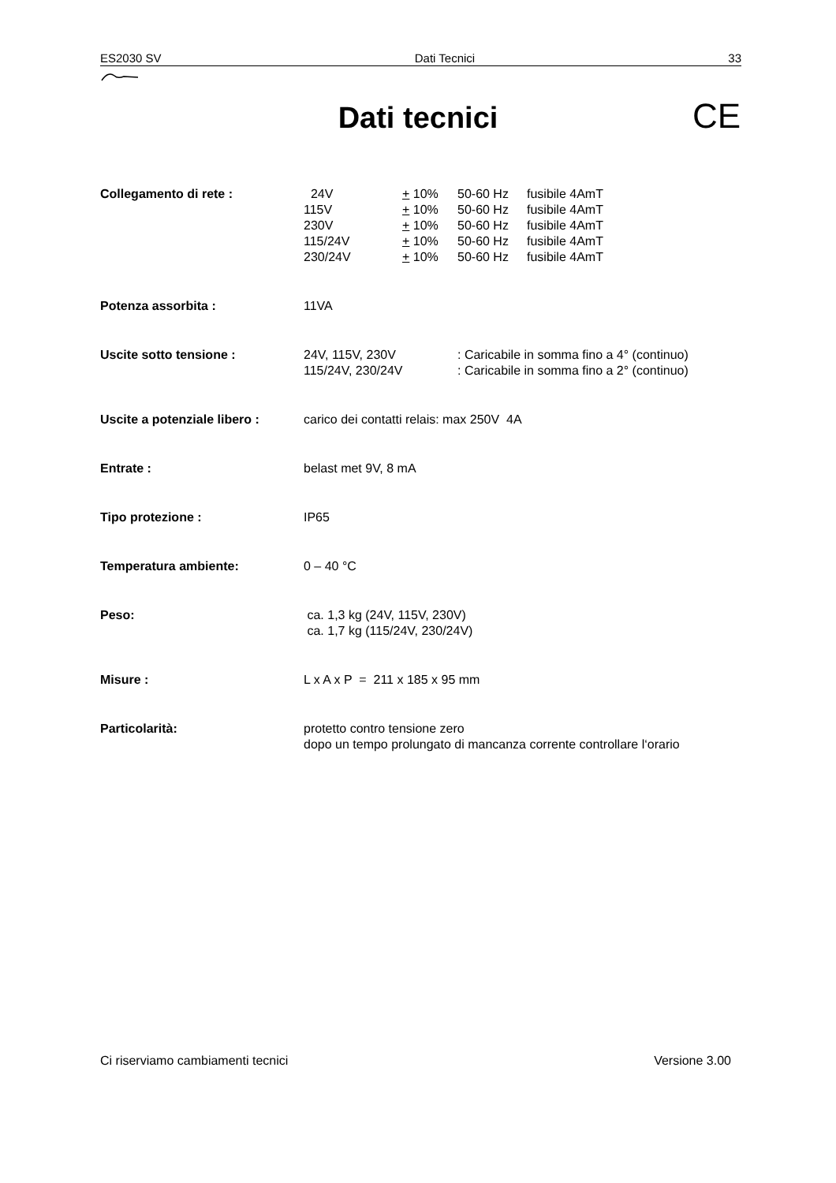ES2030 SV Dati Tecnici 33
Dati tecnici CE
Collegamento di rete : 24V + 10% 50-60 Hz fusibile 4AmT 115V + 10% 50-60 Hz fusibile 4AmT 230V + 10% 50-60 Hz fusibile 4AmT 115/24V + 10% 50-60 Hz fusibile 4AmT 230/24V + 10% 50-60 Hz fusibile 4AmT
Potenza assorbita : 11VA
Uscite sotto tensione : 24V, 115V, 230V: Caricabile in somma fino a 4° (continuo) 115/24V, 230/24V: Caricabile in somma fino a 2° (continuo)
Uscite a potenziale libero :
carico dei contatti relais: max 250V 4A
Entrate : belast met 9V, 8 mA
Tipo protezione : IP65
Temperatura ambiente: 0 – 40 °C
Peso: ca. 1,3 kg (24V, 115V, 230V)
ca. 1,7 kg (115/24V, 230/24V)
Misure : L x A x P = 211 x 185 x 95 mm
Particolarità: protetto contro tensione zero
dopo un tempo prolungato di mancanza corrente controllare l‘orario
Ci riserviamo cambiamenti tecnici Versione 3.00